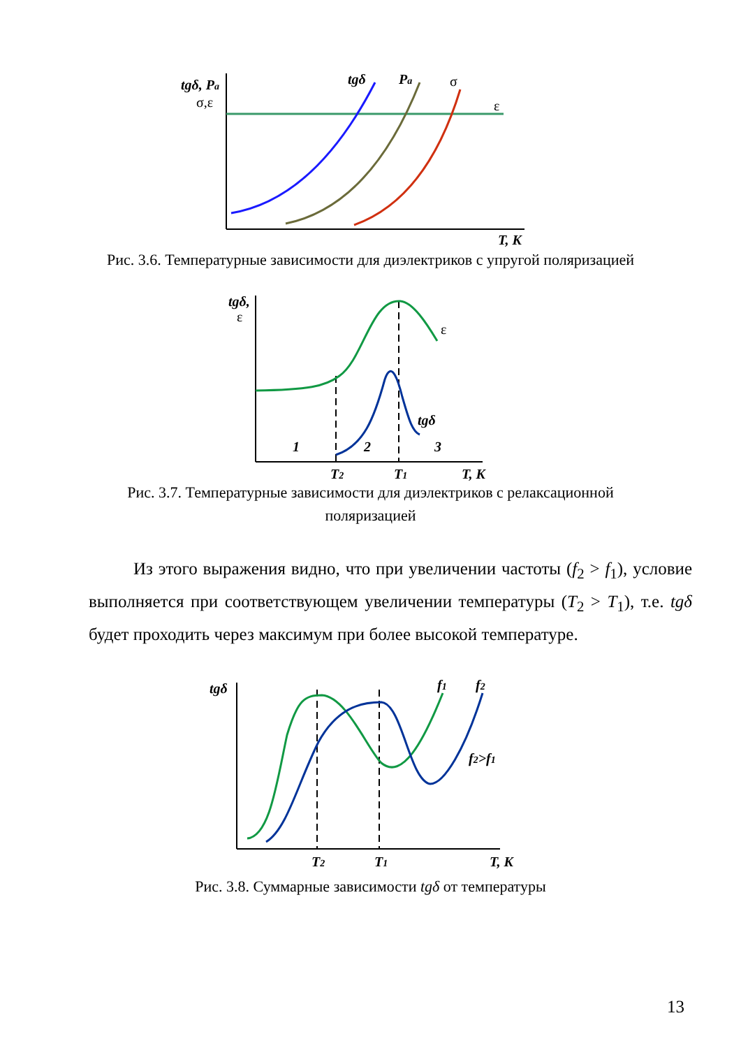tgδ, Pa
σ,ε
tgδ
Pa
σ
ε
T, K
Рис. 3.6. Температурные зависимости для диэлектриков с упругой поляризацией
tgδ,
ε
ε
tgδ
1
2
3
T2
T1
T, K
Рис. 3.7. Температурные зависимости для диэлектриков с релаксационной поляризацией
Из этого выражения видно, что при увеличении частоты (f<sub>2</sub> > f<sub>1</sub>), условие выполняется при соответствующем увеличении температуры (T<sub>2</sub> > T<sub>1</sub>), т.е. tgδ будет проходить через максимум при более высокой температуре.
tgδ
f1
f2
f2>f1
T2
T1
T, K
Рис. 3.8. Суммарные зависимости tgδ от температуры
13